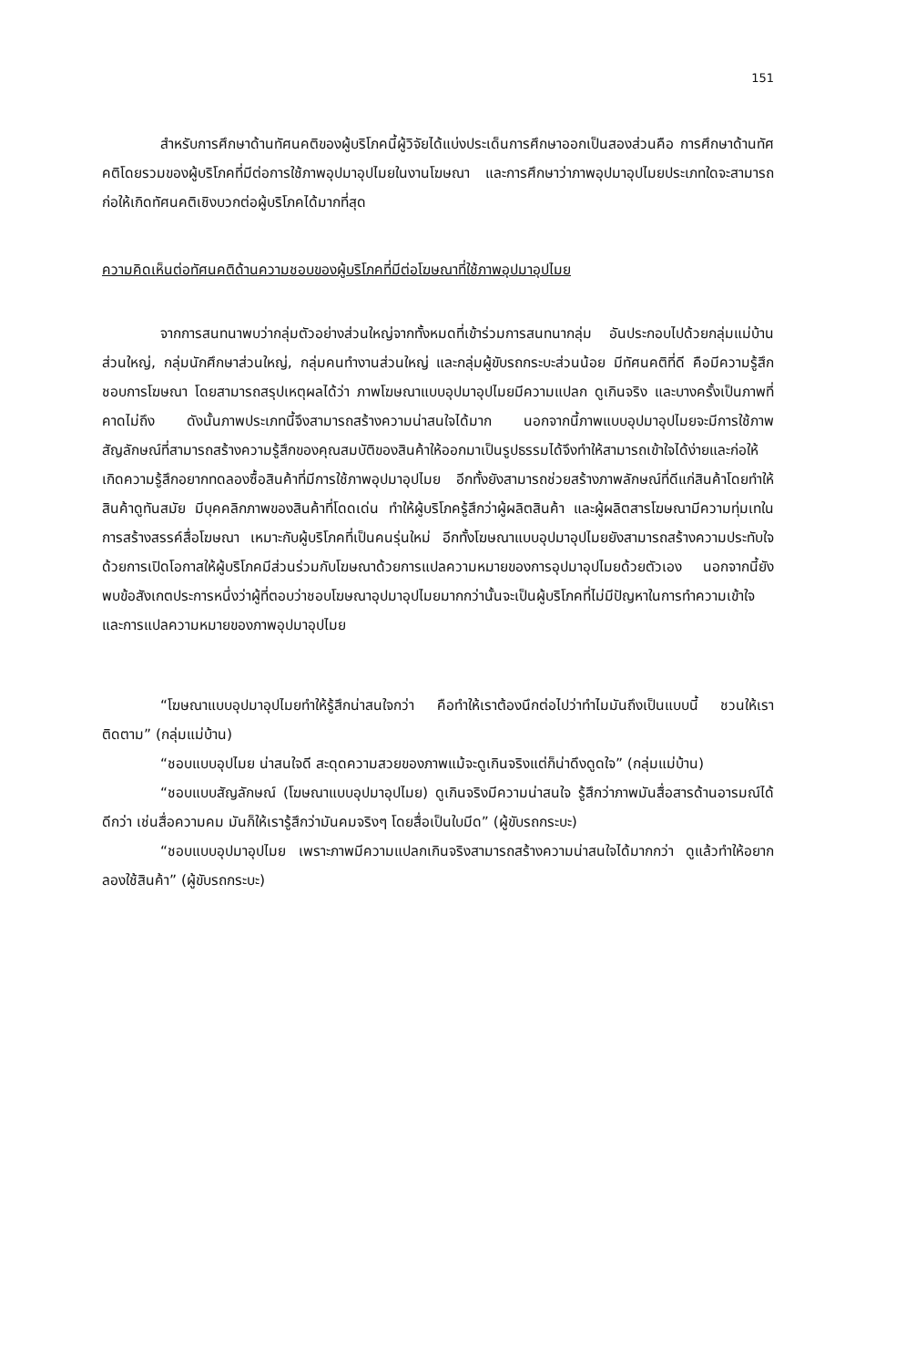151
สำหรับการศึกษาด้านทัศนคติของผู้บริโภคนี้ผู้วิจัยได้แบ่งประเด็นการศึกษาออกเป็นสองส่วนคือ การศึกษาด้านทัศคติโดยรวมของผู้บริโภคที่มีต่อการใช้ภาพอุปมาอุปไมยในงานโฆษณา และการศึกษาว่าภาพอุปมาอุปไมยประเภทใดจะสามารถก่อให้เกิดทัศนคติเชิงบวกต่อผู้บริโภคได้มากที่สุด
ความคิดเห็นต่อทัศนคติด้านความชอบของผู้บริโภคที่มีต่อโฆษณาที่ใช้ภาพอุปมาอุปไมย
จากการสนทนาพบว่ากลุ่มตัวอย่างส่วนใหญ่จากทั้งหมดที่เข้าร่วมการสนทนากลุ่ม อันประกอบไปด้วยกลุ่มแม่บ้านส่วนใหญ่, กลุ่มนักศึกษาส่วนใหญ่, กลุ่มคนทำงานส่วนใหญ่ และกลุ่มผู้ขับรถกระบะส่วนน้อย มีทัศนคติที่ดี คือมีความรู้สึกชอบการโฆษณา โดยสามารถสรุปเหตุผลได้ว่า ภาพโฆษณาแบบอุปมาอุปไมยมีความแปลก ดูเกินจริง และบางครั้งเป็นภาพที่คาดไม่ถึง ดังนั้นภาพประเภทนี้จึงสามารถสร้างความน่าสนใจได้มาก นอกจากนี้ภาพแบบอุปมาอุปไมยจะมีการใช้ภาพสัญลักษณ์ที่สามารถสร้างความรู้สึกของคุณสมบัติของสินค้าให้ออกมาเป็นรูปธรรมได้จึงทำให้สามารถเข้าใจได้ง่ายและก่อให้เกิดความรู้สึกอยากทดลองซื้อสินค้าที่มีการใช้ภาพอุปมาอุปไมย อีกทั้งยังสามารถช่วยสร้างภาพลักษณ์ที่ดีแก่สินค้าโดยทำให้สินค้าดูทันสมัย มีบุคคลิกภาพของสินค้าที่โดดเด่น ทำให้ผู้บริโภครู้สึกว่าผู้ผลิตสินค้า และผู้ผลิตสารโฆษณามีความทุ่มเทในการสร้างสรรค์สื่อโฆษณา เหมาะกับผู้บริโภคที่เป็นคนรุ่นใหม่ อีกทั้งโฆษณาแบบอุปมาอุปไมยยังสามารถสร้างความประทับใจด้วยการเปิดโอกาสให้ผู้บริโภคมีส่วนร่วมกับโฆษณาด้วยการแปลความหมายของการอุปมาอุปไมยด้วยตัวเอง นอกจากนี้ยังพบข้อสังเกตประการหนึ่งว่าผู้ที่ตอบว่าชอบโฆษณาอุปมาอุปไมยมากกว่านั้นจะเป็นผู้บริโภคที่ไม่มีปัญหาในการทำความเข้าใจ และการแปลความหมายของภาพอุปมาอุปไมย
“โฆษณาแบบอุปมาอุปไมยทำให้รู้สึกน่าสนใจกว่า คือทำให้เราต้องนึกต่อไปว่าทำไมมันถึงเป็นแบบนี้ ชวนให้เราติดตาม” (กลุ่มแม่บ้าน)
“ชอบแบบอุปไมย น่าสนใจดี สะดุดความสวยของภาพแม้จะดูเกินจริงแต่ก็น่าดึงดูดใจ” (กลุ่มแม่บ้าน)
“ชอบแบบสัญลักษณ์ (โฆษณาแบบอุปมาอุปไมย) ดูเกินจริงมีความน่าสนใจ รู้สึกว่าภาพมันสื่อสารด้านอารมณ์ได้ดีกว่า เช่นสื่อความคม มันก็ให้เรารู้สึกว่ามันคมจริงๆ โดยสื่อเป็นใบมีด” (ผู้ขับรถกระบะ)
“ชอบแบบอุปมาอุปไมย เพราะภาพมีความแปลกเกินจริงสามารถสร้างความน่าสนใจได้มากกว่า ดูแล้วทำให้อยากลองใช้สินค้า” (ผู้ขับรถกระบะ)